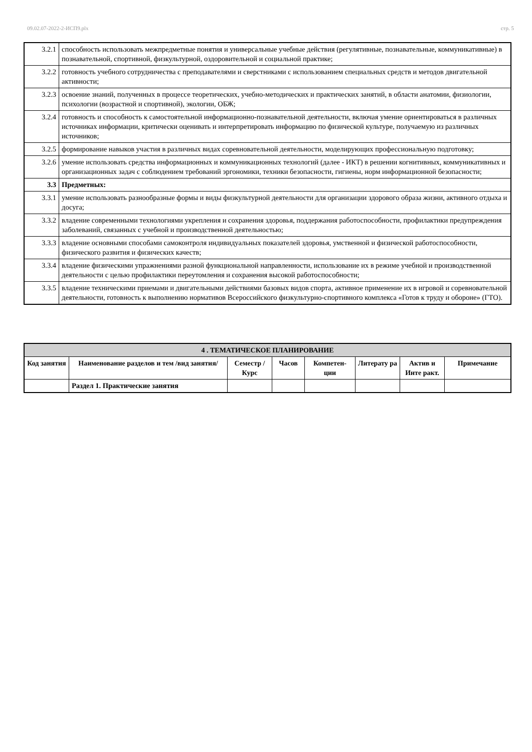09.02.07-2022-2-ИСП9.plx стр. 5
| 3.2.1 | способность использовать межпредметные понятия и универсальные учебные действия (регулятивные, познавательные, коммуникативные) в познавательной, спортивной, физкультурной, оздоровительной и социальной практике; |
| 3.2.2 | готовность учебного сотрудничества с преподавателями и сверстниками с использованием специальных средств и методов двигательной активности; |
| 3.2.3 | освоение знаний, полученных в процессе теоретических, учебно-методических и практических занятий, в области анатомии, физиологии, психологии (возрастной и спортивной), экологии, ОБЖ; |
| 3.2.4 | готовность и способность к самостоятельной информационно-познавательной деятельности, включая умение ориентироваться в различных источниках информации, критически оценивать и интерпретировать информацию по физической культуре, получаемую из различных источников; |
| 3.2.5 | формирование навыков участия в различных видах соревновательной деятельности, моделирующих профессиональную подготовку; |
| 3.2.6 | умение использовать средства информационных и коммуникационных технологий (далее - ИКТ) в решении когнитивных, коммуникативных и организационных задач с соблюдением требований эргономики, техники безопасности, гигиены, норм информационной безопасности; |
| 3.3 | Предметных: |
| 3.3.1 | умение использовать разнообразные формы и виды физкультурной деятельности для организации здорового образа жизни, активного отдыха и досуга; |
| 3.3.2 | владение современными технологиями укрепления и сохранения здоровья, поддержания работоспособности, профилактики предупреждения заболеваний, связанных с учебной и производственной деятельностью; |
| 3.3.3 | владение основными способами самоконтроля индивидуальных показателей здоровья, умственной и физической работоспособности, физического развития и физических качеств; |
| 3.3.4 | владение физическими упражнениями разной функциональной направленности, использование их в режиме учебной и производственной деятельности с целью профилактики переутомления и сохранения высокой работоспособности; |
| 3.3.5 | владение техническими приемами и двигательными действиями базовых видов спорта, активное применение их в игровой и соревновательной деятельности, готовность к выполнению нормативов Всероссийского физкультурно-спортивного комплекса «Готов к труду и обороне» (ГТО). |
| 4 . ТЕМАТИЧЕСКОЕ ПЛАНИРОВАНИЕ | | | | | | | |
| --- | --- | --- | --- | --- | --- | --- | --- |
| Код занятия | Наименование разделов и тем /вид занятия/ | Семестр / Курс | Часов | Компетен-ции | Литерату ра | Актив и Инте ракт. | Примечание |
| | Раздел 1. Практические занятия | | | | | | |